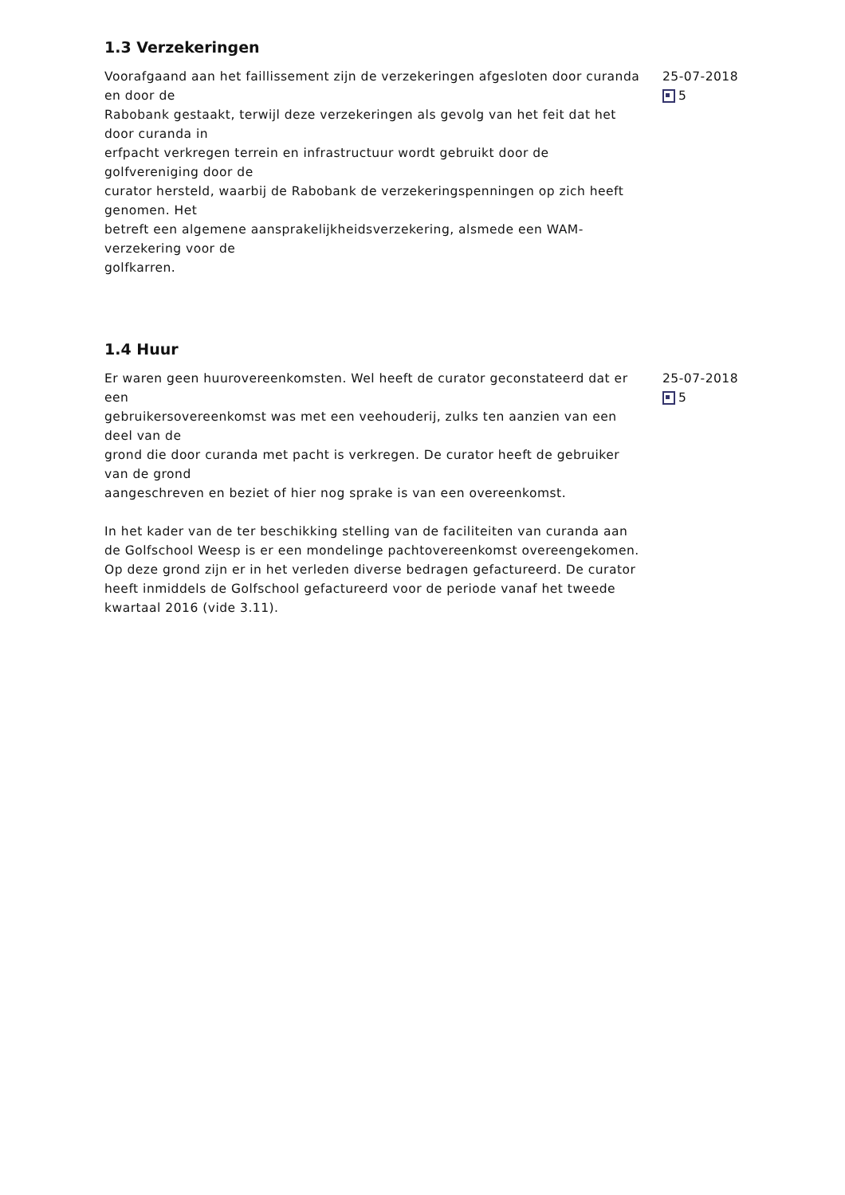1.3 Verzekeringen
Voorafgaand aan het faillissement zijn de verzekeringen afgesloten door curanda en door de
Rabobank gestaakt, terwijl deze verzekeringen als gevolg van het feit dat het door curanda in
erfpacht verkregen terrein en infrastructuur wordt gebruikt door de golfvereniging door de
curator hersteld, waarbij de Rabobank de verzekeringspenningen op zich heeft genomen. Het
betreft een algemene aansprakelijkheidsverzekering, alsmede een WAM-verzekering voor de
golfkarren.
25-07-2018
5
1.4 Huur
Er waren geen huurovereenkomsten. Wel heeft de curator geconstateerd dat er een
gebruikersovereenkomst was met een veehouderij, zulks ten aanzien van een deel van de
grond die door curanda met pacht is verkregen. De curator heeft de gebruiker van de grond
aangeschreven en beziet of hier nog sprake is van een overeenkomst.
In het kader van de ter beschikking stelling van de faciliteiten van curanda aan de Golfschool Weesp is er een mondelinge pachtovereenkomst overeengekomen. Op deze grond zijn er in het verleden diverse bedragen gefactureerd. De curator heeft inmiddels de Golfschool gefactureerd voor de periode vanaf het tweede kwartaal 2016 (vide 3.11).
25-07-2018
5